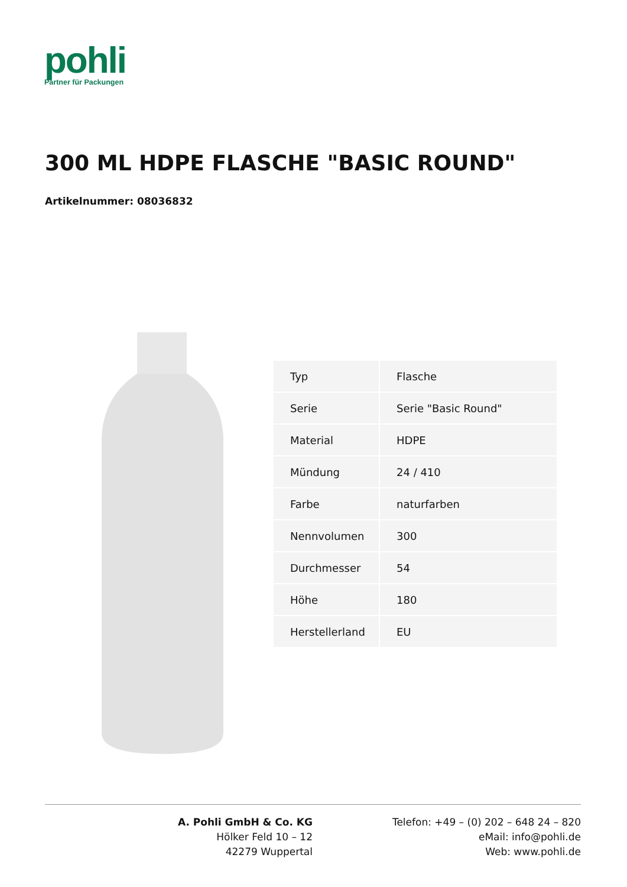pohli
Partner für Packungen
300 ML HDPE FLASCHE "BASIC ROUND"
Artikelnummer: 08036832
| Typ | Flasche |
| Serie | Serie "Basic Round" |
| Material | HDPE |
| Mündung | 24 / 410 |
| Farbe | naturfarben |
| Nennvolumen | 300 |
| Durchmesser | 54 |
| Höhe | 180 |
| Herstellerland | EU |
A. Pohli GmbH & Co. KG
Hölker Feld 10 – 12
42279 Wuppertal
Telefon: +49 – (0) 202 – 648 24 – 820
eMail: info@pohli.de
Web: www.pohli.de